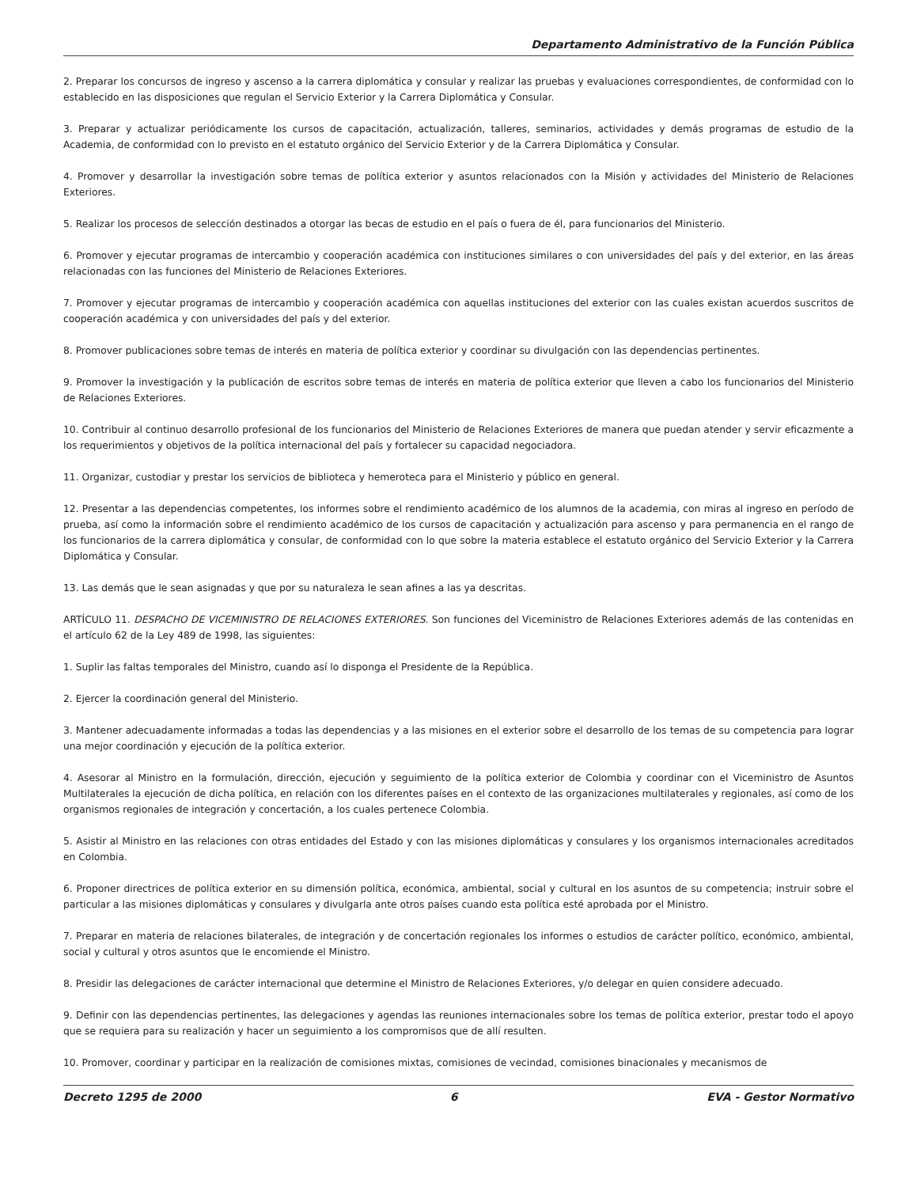Departamento Administrativo de la Función Pública
2. Preparar los concursos de ingreso y ascenso a la carrera diplomática y consular y realizar las pruebas y evaluaciones correspondientes, de conformidad con lo establecido en las disposiciones que regulan el Servicio Exterior y la Carrera Diplomática y Consular.
3. Preparar y actualizar periódicamente los cursos de capacitación, actualización, talleres, seminarios, actividades y demás programas de estudio de la Academia, de conformidad con lo previsto en el estatuto orgánico del Servicio Exterior y de la Carrera Diplomática y Consular.
4. Promover y desarrollar la investigación sobre temas de política exterior y asuntos relacionados con la Misión y actividades del Ministerio de Relaciones Exteriores.
5. Realizar los procesos de selección destinados a otorgar las becas de estudio en el país o fuera de él, para funcionarios del Ministerio.
6. Promover y ejecutar programas de intercambio y cooperación académica con instituciones similares o con universidades del país y del exterior, en las áreas relacionadas con las funciones del Ministerio de Relaciones Exteriores.
7. Promover y ejecutar programas de intercambio y cooperación académica con aquellas instituciones del exterior con las cuales existan acuerdos suscritos de cooperación académica y con universidades del país y del exterior.
8. Promover publicaciones sobre temas de interés en materia de política exterior y coordinar su divulgación con las dependencias pertinentes.
9. Promover la investigación y la publicación de escritos sobre temas de interés en materia de política exterior que lleven a cabo los funcionarios del Ministerio de Relaciones Exteriores.
10. Contribuir al continuo desarrollo profesional de los funcionarios del Ministerio de Relaciones Exteriores de manera que puedan atender y servir eficazmente a los requerimientos y objetivos de la política internacional del país y fortalecer su capacidad negociadora.
11. Organizar, custodiar y prestar los servicios de biblioteca y hemeroteca para el Ministerio y público en general.
12. Presentar a las dependencias competentes, los informes sobre el rendimiento académico de los alumnos de la academia, con miras al ingreso en período de prueba, así como la información sobre el rendimiento académico de los cursos de capacitación y actualización para ascenso y para permanencia en el rango de los funcionarios de la carrera diplomática y consular, de conformidad con lo que sobre la materia establece el estatuto orgánico del Servicio Exterior y la Carrera Diplomática y Consular.
13. Las demás que le sean asignadas y que por su naturaleza le sean afines a las ya descritas.
ARTÍCULO 11. DESPACHO DE VICEMINISTRO DE RELACIONES EXTERIORES. Son funciones del Viceministro de Relaciones Exteriores además de las contenidas en el artículo 62 de la Ley 489 de 1998, las siguientes:
1. Suplir las faltas temporales del Ministro, cuando así lo disponga el Presidente de la República.
2. Ejercer la coordinación general del Ministerio.
3. Mantener adecuadamente informadas a todas las dependencias y a las misiones en el exterior sobre el desarrollo de los temas de su competencia para lograr una mejor coordinación y ejecución de la política exterior.
4. Asesorar al Ministro en la formulación, dirección, ejecución y seguimiento de la política exterior de Colombia y coordinar con el Viceministro de Asuntos Multilaterales la ejecución de dicha política, en relación con los diferentes países en el contexto de las organizaciones multilaterales y regionales, así como de los organismos regionales de integración y concertación, a los cuales pertenece Colombia.
5. Asistir al Ministro en las relaciones con otras entidades del Estado y con las misiones diplomáticas y consulares y los organismos internacionales acreditados en Colombia.
6. Proponer directrices de política exterior en su dimensión política, económica, ambiental, social y cultural en los asuntos de su competencia; instruir sobre el particular a las misiones diplomáticas y consulares y divulgarla ante otros países cuando esta política esté aprobada por el Ministro.
7. Preparar en materia de relaciones bilaterales, de integración y de concertación regionales los informes o estudios de carácter político, económico, ambiental, social y cultural y otros asuntos que le encomiende el Ministro.
8. Presidir las delegaciones de carácter internacional que determine el Ministro de Relaciones Exteriores, y/o delegar en quien considere adecuado.
9. Definir con las dependencias pertinentes, las delegaciones y agendas las reuniones internacionales sobre los temas de política exterior, prestar todo el apoyo que se requiera para su realización y hacer un seguimiento a los compromisos que de allí resulten.
10. Promover, coordinar y participar en la realización de comisiones mixtas, comisiones de vecindad, comisiones binacionales y mecanismos de
Decreto 1295 de 2000 6 EVA - Gestor Normativo